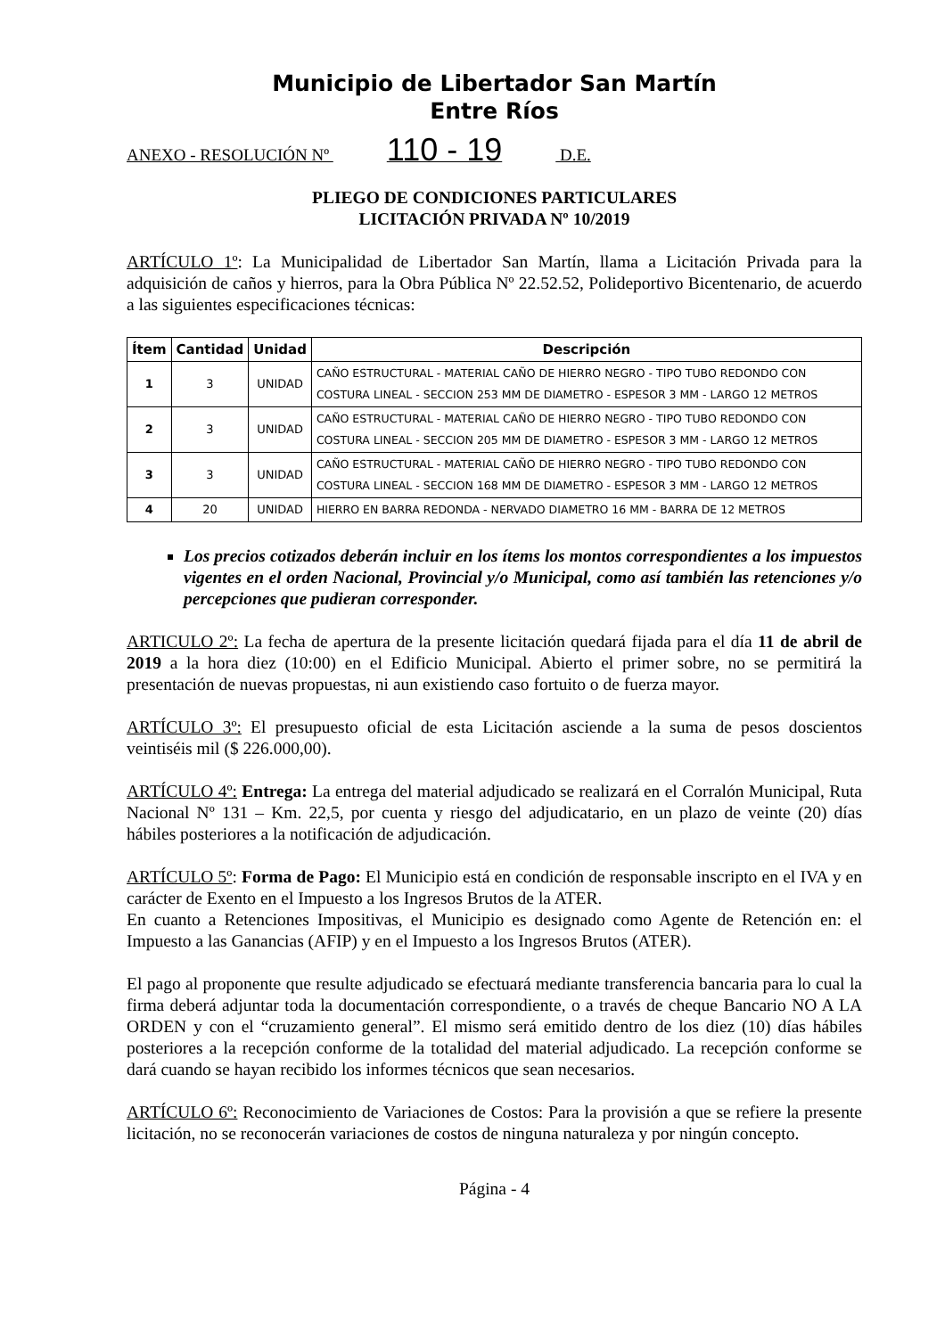Municipio de Libertador San Martín
Entre Ríos
ANEXO - RESOLUCIÓN Nº 110 - 19 D.E.
PLIEGO DE CONDICIONES PARTICULARES
LICITACIÓN PRIVADA Nº 10/2019
ARTÍCULO 1º: La Municipalidad de Libertador San Martín, llama a Licitación Privada para la adquisición de caños y hierros, para la Obra Pública Nº 22.52.52, Polideportivo Bicentenario, de acuerdo a las siguientes especificaciones técnicas:
| Ítem | Cantidad | Unidad | Descripción |
| --- | --- | --- | --- |
| 1 | 3 | UNIDAD | CAÑO ESTRUCTURAL - MATERIAL CAÑO DE HIERRO NEGRO - TIPO TUBO REDONDO CON COSTURA LINEAL - SECCION 253 MM DE DIAMETRO - ESPESOR 3 MM - LARGO 12 METROS |
| 2 | 3 | UNIDAD | CAÑO ESTRUCTURAL - MATERIAL CAÑO DE HIERRO NEGRO - TIPO TUBO REDONDO CON COSTURA LINEAL - SECCION 205 MM DE DIAMETRO - ESPESOR 3 MM - LARGO 12 METROS |
| 3 | 3 | UNIDAD | CAÑO ESTRUCTURAL - MATERIAL CAÑO DE HIERRO NEGRO - TIPO TUBO REDONDO CON COSTURA LINEAL - SECCION 168 MM DE DIAMETRO - ESPESOR 3 MM - LARGO 12 METROS |
| 4 | 20 | UNIDAD | HIERRO EN BARRA REDONDA - NERVADO DIAMETRO 16 MM - BARRA DE 12 METROS |
Los precios cotizados deberán incluir en los ítems los montos correspondientes a los impuestos vigentes en el orden Nacional, Provincial y/o Municipal, como así también las retenciones y/o percepciones que pudieran corresponder.
ARTICULO 2º: La fecha de apertura de la presente licitación quedará fijada para el día 11 de abril de 2019 a la hora diez (10:00) en el Edificio Municipal. Abierto el primer sobre, no se permitirá la presentación de nuevas propuestas, ni aun existiendo caso fortuito o de fuerza mayor.
ARTÍCULO 3º: El presupuesto oficial de esta Licitación asciende a la suma de pesos doscientos veintiséis mil ($ 226.000,00).
ARTÍCULO 4º: Entrega: La entrega del material adjudicado se realizará en el Corralón Municipal, Ruta Nacional Nº 131 – Km. 22,5, por cuenta y riesgo del adjudicatario, en un plazo de veinte (20) días hábiles posteriores a la notificación de adjudicación.
ARTÍCULO 5º: Forma de Pago: El Municipio está en condición de responsable inscripto en el IVA y en carácter de Exento en el Impuesto a los Ingresos Brutos de la ATER.
En cuanto a Retenciones Impositivas, el Municipio es designado como Agente de Retención en: el Impuesto a las Ganancias (AFIP) y en el Impuesto a los Ingresos Brutos (ATER).
El pago al proponente que resulte adjudicado se efectuará mediante transferencia bancaria para lo cual la firma deberá adjuntar toda la documentación correspondiente, o a través de cheque Bancario NO A LA ORDEN y con el “cruzamiento general”. El mismo será emitido dentro de los diez (10) días hábiles posteriores a la recepción conforme de la totalidad del material adjudicado. La recepción conforme se dará cuando se hayan recibido los informes técnicos que sean necesarios.
ARTÍCULO 6º: Reconocimiento de Variaciones de Costos: Para la provisión a que se refiere la presente licitación, no se reconocerán variaciones de costos de ninguna naturaleza y por ningún concepto.
Página - 4